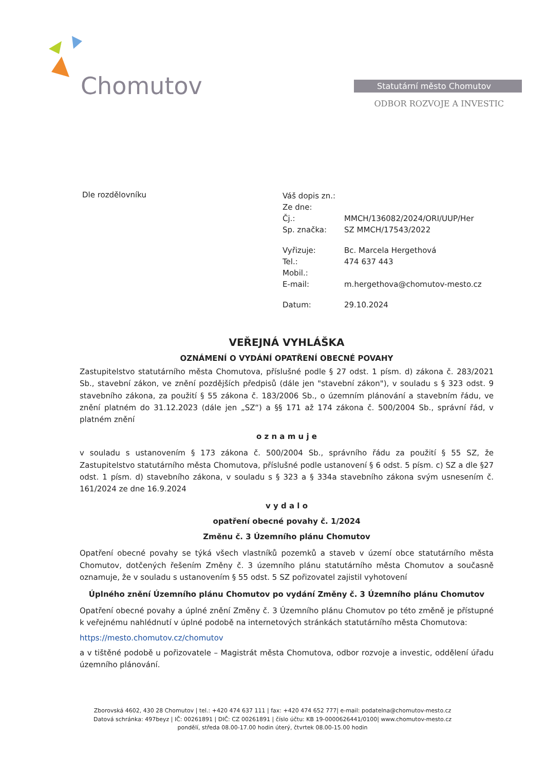Chomutov
Statutární město Chomutov
ODBOR ROZVOJE A INVESTIC
Dle rozdělovníku
| Váš dopis zn.: | |
| Ze dne: | |
| Čj.: | MMCH/136082/2024/ORI/UUP/Her |
| Sp. značka: | SZ MMCH/17543/2022 |
| Vyřizuje: | Bc. Marcela Hergethová |
| Tel.: | 474 637 443 |
| Mobil.: | |
| E-mail: | m.hergethova@chomutov-mesto.cz |
| Datum: | 29.10.2024 |
VEŘEJNÁ VYHLÁŠKA
OZNÁMENÍ O VYDÁNÍ OPATŘENÍ OBECNÉ POVAHY
Zastupitelstvo statutárního města Chomutova, příslušné podle § 27 odst. 1 písm. d) zákona č. 283/2021 Sb., stavební zákon, ve znění pozdějších předpisů (dále jen "stavební zákon"), v souladu s § 323 odst. 9 stavebního zákona, za použití § 55 zákona č. 183/2006 Sb., o územním plánování a stavebním řádu, ve znění platném do 31.12.2023 (dále jen „SZ“) a §§ 171 až 174 zákona č. 500/2004 Sb., správní řád, v platném znění
o z n a m u j e
v souladu s ustanovením § 173 zákona č. 500/2004 Sb., správního řádu za použití § 55 SZ, že Zastupitelstvo statutárního města Chomutova, příslušné podle ustanovení § 6 odst. 5 písm. c) SZ a dle §27 odst. 1 písm. d) stavebního zákona, v souladu s § 323 a § 334a stavebního zákona svým usnesením č. 161/2024 ze dne 16.9.2024
v y d a l o
opatření obecné povahy č. 1/2024
Změnu č. 3 Územního plánu Chomutov
Opatření obecné povahy se týká všech vlastníků pozemků a staveb v území obce statutárního města Chomutov, dotčených řešením Změny č. 3 územního plánu statutárního města Chomutov a současně oznamuje, že v souladu s ustanovením § 55 odst. 5 SZ pořizovatel zajistil vyhotovení
Úplného znění Územního plánu Chomutov po vydání Změny č. 3 Územního plánu Chomutov
Opatření obecné povahy a úplné znění Změny č. 3 Územního plánu Chomutov po této změně je přístupné k veřejnému nahlédnutí v úplné podobě na internetových stránkách statutárního města Chomutova:
https://mesto.chomutov.cz/chomutov
a v tištěné podobě u pořizovatele – Magistrát města Chomutova, odbor rozvoje a investic, oddělení úřadu územního plánování.
Zborovská 4602, 430 28 Chomutov | tel.: +420 474 637 111 | fax: +420 474 652 777| e-mail: podatelna@chomutov-mesto.cz
Datová schránka: 497beyz | IČ: 00261891 | DIČ: CZ 00261891 | číslo účtu: KB 19-0000626441/0100| www.chomutov-mesto.cz
pondělí, středa 08.00-17.00 hodin úterý, čtvrtek 08.00-15.00 hodin